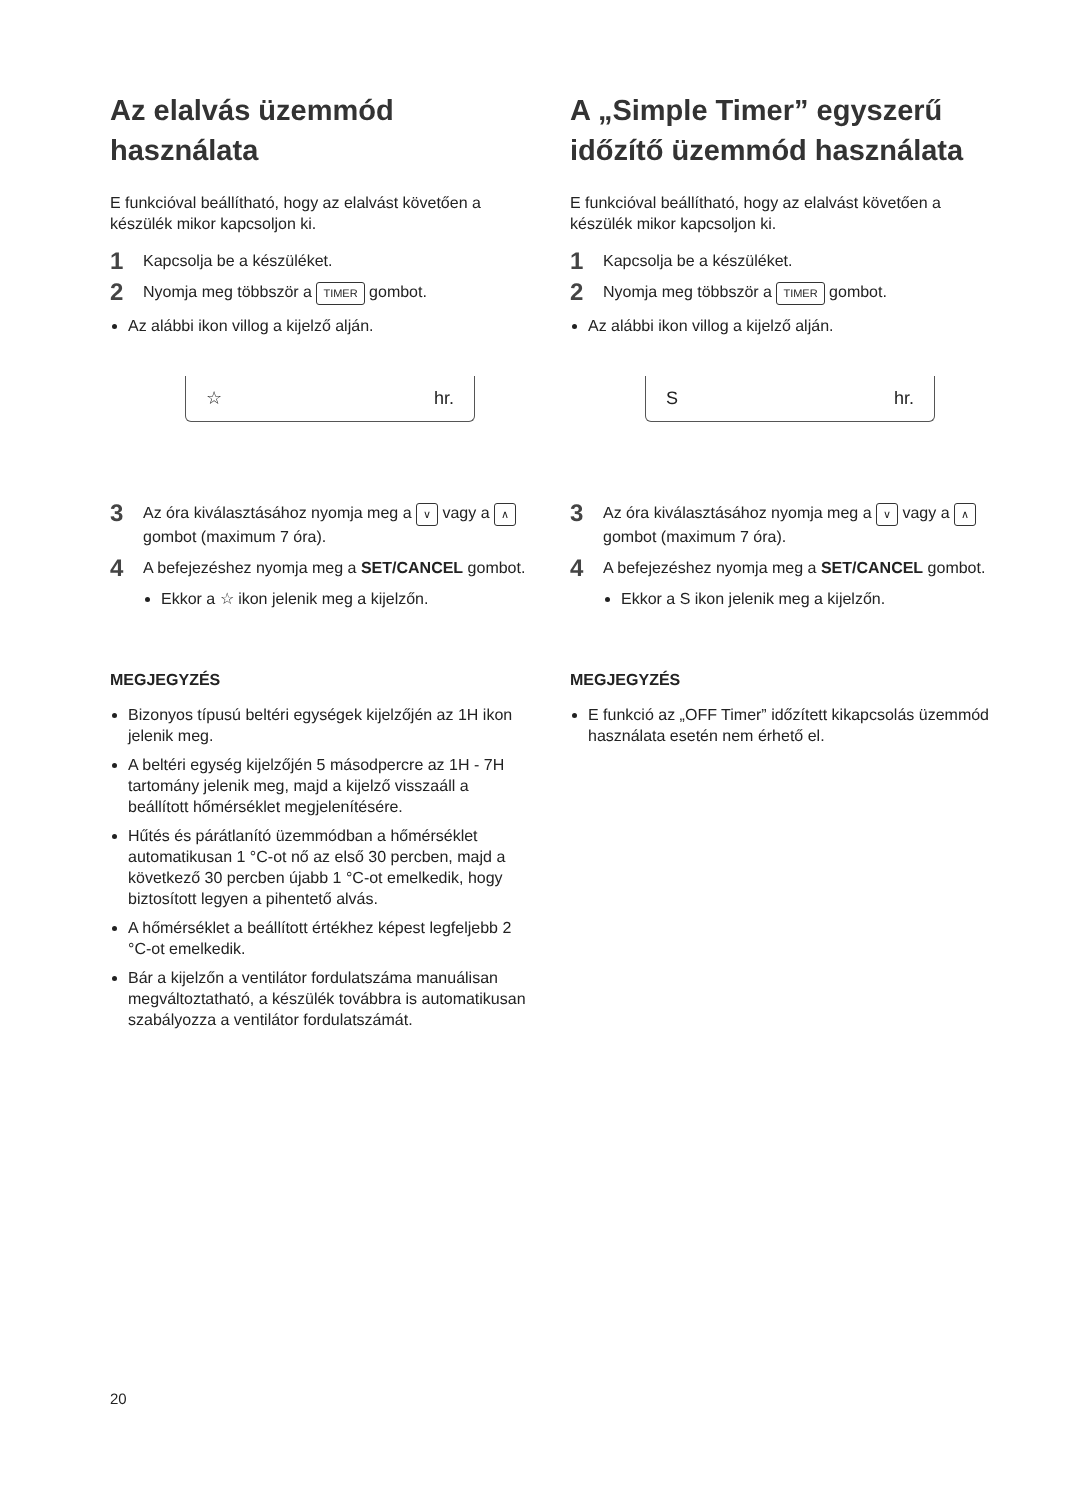Az elalvás üzemmód használata
E funkcióval beállítható, hogy az elalvást követően a készülék mikor kapcsoljon ki.
1 Kapcsolja be a készüléket.
2 Nyomja meg többször a TIMER gombot.
Az alábbi ikon villog a kijelző alján.
☆ hr.
3 Az óra kiválasztásához nyomja meg a ∨ vagy a ∧ gombot (maximum 7 óra).
4 A befejezéshez nyomja meg a SET/CANCEL gombot.
Ekkor a ☆ ikon jelenik meg a kijelzőn.
MEGJEGYZÉS
Bizonyos típusú beltéri egységek kijelzőjén az 1H ikon jelenik meg.
A beltéri egység kijelzőjén 5 másodpercre az 1H - 7H tartomány jelenik meg, majd a kijelző visszaáll a beállított hőmérséklet megjelenítésére.
Hűtés és párátlanító üzemmódban a hőmérséklet automatikusan 1 °C-ot nő az első 30 percben, majd a következő 30 percben újabb 1 °C-ot emelkedik, hogy biztosított legyen a pihentető alvás.
A hőmérséklet a beállított értékhez képest legfeljebb 2 °C-ot emelkedik.
Bár a kijelzőn a ventilátor fordulatszáma manuálisan megváltoztatható, a készülék továbbra is automatikusan szabályozza a ventilátor fordulatszámát.
A „Simple Timer” egyszerű időzítő üzemmód használata
E funkcióval beállítható, hogy az elalvást követően a készülék mikor kapcsoljon ki.
1 Kapcsolja be a készüléket.
2 Nyomja meg többször a TIMER gombot.
Az alábbi ikon villog a kijelző alján.
Shr.
3 Az óra kiválasztásához nyomja meg a ∨ vagy a ∧ gombot (maximum 7 óra).
4 A befejezéshez nyomja meg a SET/CANCEL gombot.
Ekkor a S ikon jelenik meg a kijelzőn.
MEGJEGYZÉS
E funkció az „OFF Timer” időzített kikapcsolás üzemmód használata esetén nem érhető el.
20